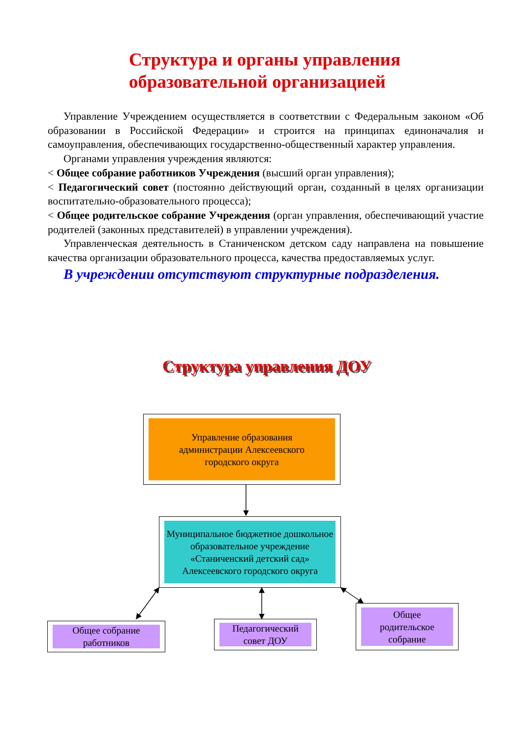Структура и органы управления
образовательной организацией
Управление Учреждением осуществляется в соответствии с Федеральным законом «Об образовании в Российской Федерации» и строится на принципах единоначалия и самоуправления, обеспечивающих государственно-общественный характер управления.
Органами управления учреждения являются:
< Общее собрание работников Учреждения (высший орган управления);
< Педагогический совет (постоянно действующий орган, созданный в целях организации воспитательно-образовательного процесса);
< Общее родительское собрание Учреждения (орган управления, обеспечивающий участие родителей (законных представителей) в управлении учреждения).
Управленческая деятельность в Станиченском детском саду направлена на повышение качества организации образовательного процесса, качества предоставляемых услуг.
В учреждении отсутствуют структурные подразделения.
Структура управления ДОУ
Управление образования
администрации Алексеевского
городского округа
Муниципальное бюджетное дошкольное образовательное учреждение «Станиченский детский сад» Алексеевского городского округа
Общее собрание
работников
Педагогический
совет ДОУ
Общее
родительское
собрание